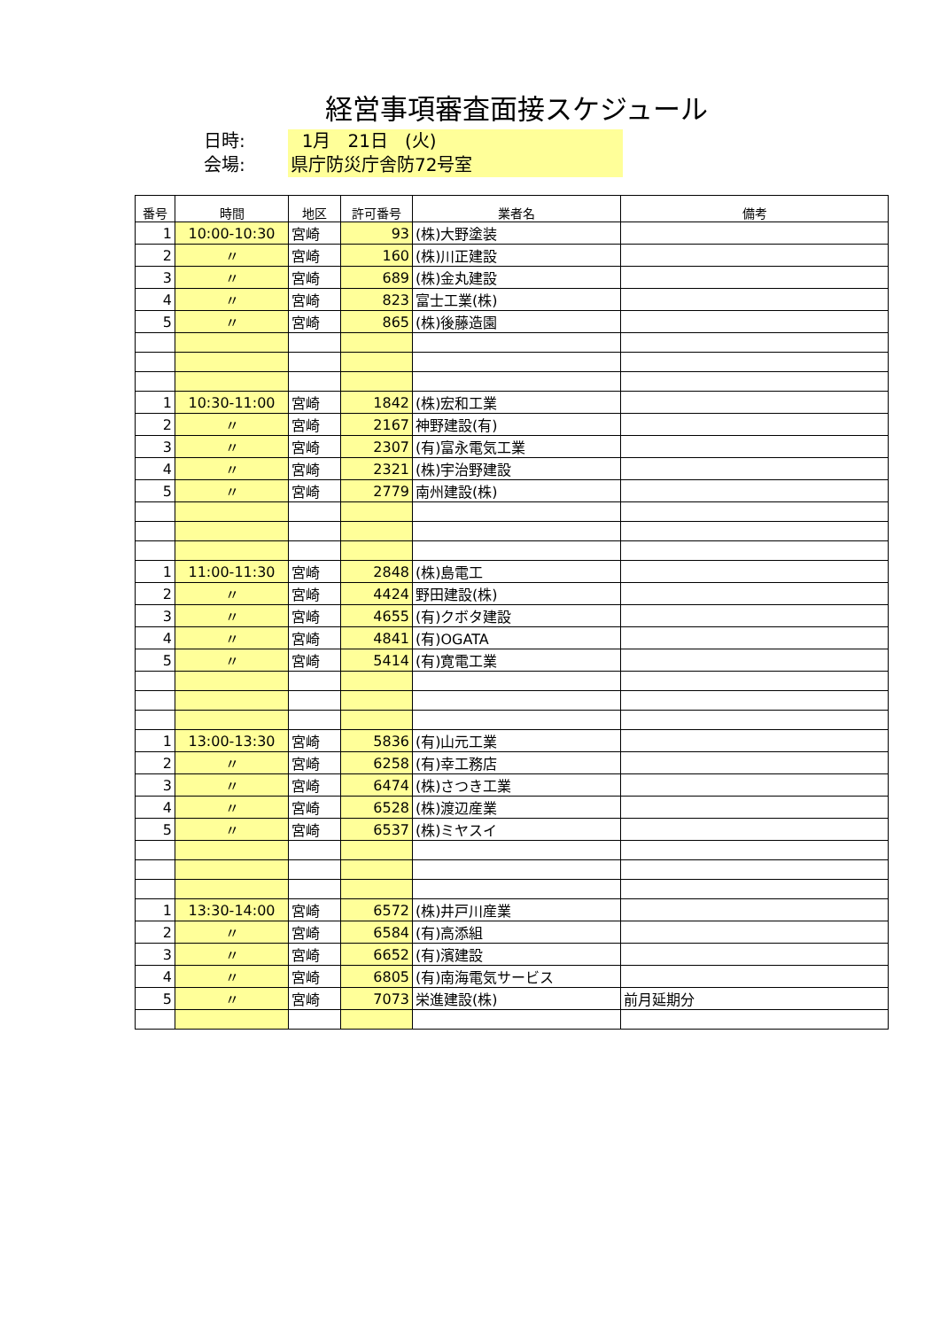経営事項審査面接スケジュール
日時: 1月 21日 (火)
会場: 県庁防災庁舎防72号室
| 番号 | 時間 | 地区 | 許可番号 | 業者名 | 備考 |
| --- | --- | --- | --- | --- | --- |
| 1 | 10:00-10:30 | 宮崎 | 93 | (株)大野塗装 | |
| 2 | 〃 | 宮崎 | 160 | (株)川正建設 | |
| 3 | 〃 | 宮崎 | 689 | (株)金丸建設 | |
| 4 | 〃 | 宮崎 | 823 | 富士工業(株) | |
| 5 | 〃 | 宮崎 | 865 | (株)後藤造園 | |
| 1 | 10:30-11:00 | 宮崎 | 1842 | (株)宏和工業 | |
| 2 | 〃 | 宮崎 | 2167 | 神野建設(有) | |
| 3 | 〃 | 宮崎 | 2307 | (有)富永電気工業 | |
| 4 | 〃 | 宮崎 | 2321 | (株)宇治野建設 | |
| 5 | 〃 | 宮崎 | 2779 | 南州建設(株) | |
| 1 | 11:00-11:30 | 宮崎 | 2848 | (株)島電工 | |
| 2 | 〃 | 宮崎 | 4424 | 野田建設(株) | |
| 3 | 〃 | 宮崎 | 4655 | (有)クボタ建設 | |
| 4 | 〃 | 宮崎 | 4841 | (有)OGATA | |
| 5 | 〃 | 宮崎 | 5414 | (有)寛電工業 | |
| 1 | 13:00-13:30 | 宮崎 | 5836 | (有)山元工業 | |
| 2 | 〃 | 宮崎 | 6258 | (有)幸工務店 | |
| 3 | 〃 | 宮崎 | 6474 | (株)さつき工業 | |
| 4 | 〃 | 宮崎 | 6528 | (株)渡辺産業 | |
| 5 | 〃 | 宮崎 | 6537 | (株)ミヤスイ | |
| 1 | 13:30-14:00 | 宮崎 | 6572 | (株)井戸川産業 | |
| 2 | 〃 | 宮崎 | 6584 | (有)高添組 | |
| 3 | 〃 | 宮崎 | 6652 | (有)濱建設 | |
| 4 | 〃 | 宮崎 | 6805 | (有)南海電気サービス | |
| 5 | 〃 | 宮崎 | 7073 | 栄進建設(株) | 前月延期分 |